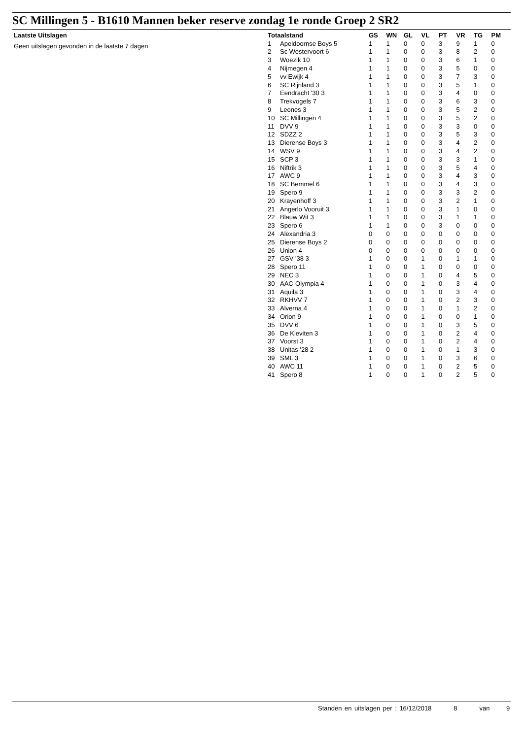SC Millingen 5 - B1610 Mannen beker reserve zondag 1e ronde Groep 2 SR2
Laatste Uitslagen
Geen uitslagen gevonden in de laatste 7 dagen
| Totaalstand | | GS | WN | GL | VL | PT | VR | TG | PM |
| --- | --- | --- | --- | --- | --- | --- | --- | --- | --- |
| 1 | Apeldoornse Boys 5 | 1 | 1 | 0 | 0 | 3 | 9 | 1 | 0 |
| 2 | Sc Westervoort 6 | 1 | 1 | 0 | 0 | 3 | 8 | 2 | 0 |
| 3 | Woezik 10 | 1 | 1 | 0 | 0 | 3 | 6 | 1 | 0 |
| 4 | Nijmegen 4 | 1 | 1 | 0 | 0 | 3 | 5 | 0 | 0 |
| 5 | vv Ewijk 4 | 1 | 1 | 0 | 0 | 3 | 7 | 3 | 0 |
| 6 | SC Rijnland 3 | 1 | 1 | 0 | 0 | 3 | 5 | 1 | 0 |
| 7 | Eendracht '30 3 | 1 | 1 | 0 | 0 | 3 | 4 | 0 | 0 |
| 8 | Trekvogels 7 | 1 | 1 | 0 | 0 | 3 | 6 | 3 | 0 |
| 9 | Leones 3 | 1 | 1 | 0 | 0 | 3 | 5 | 2 | 0 |
| 10 | SC Millingen 4 | 1 | 1 | 0 | 0 | 3 | 5 | 2 | 0 |
| 11 | DVV 9 | 1 | 1 | 0 | 0 | 3 | 3 | 0 | 0 |
| 12 | SDZZ 2 | 1 | 1 | 0 | 0 | 3 | 5 | 3 | 0 |
| 13 | Dierense Boys 3 | 1 | 1 | 0 | 0 | 3 | 4 | 2 | 0 |
| 14 | WSV 9 | 1 | 1 | 0 | 0 | 3 | 4 | 2 | 0 |
| 15 | SCP 3 | 1 | 1 | 0 | 0 | 3 | 3 | 1 | 0 |
| 16 | Niftrik 3 | 1 | 1 | 0 | 0 | 3 | 5 | 4 | 0 |
| 17 | AWC 9 | 1 | 1 | 0 | 0 | 3 | 4 | 3 | 0 |
| 18 | SC Bemmel 6 | 1 | 1 | 0 | 0 | 3 | 4 | 3 | 0 |
| 19 | Spero 9 | 1 | 1 | 0 | 0 | 3 | 3 | 2 | 0 |
| 20 | Krayenhoff 3 | 1 | 1 | 0 | 0 | 3 | 2 | 1 | 0 |
| 21 | Angerlo Vooruit 3 | 1 | 1 | 0 | 0 | 3 | 1 | 0 | 0 |
| 22 | Blauw Wit 3 | 1 | 1 | 0 | 0 | 3 | 1 | 1 | 0 |
| 23 | Spero 6 | 1 | 1 | 0 | 0 | 3 | 0 | 0 | 0 |
| 24 | Alexandria 3 | 0 | 0 | 0 | 0 | 0 | 0 | 0 | 0 |
| 25 | Dierense Boys 2 | 0 | 0 | 0 | 0 | 0 | 0 | 0 | 0 |
| 26 | Union 4 | 0 | 0 | 0 | 0 | 0 | 0 | 0 | 0 |
| 27 | GSV '38 3 | 1 | 0 | 0 | 1 | 0 | 1 | 1 | 0 |
| 28 | Spero 11 | 1 | 0 | 0 | 1 | 0 | 0 | 0 | 0 |
| 29 | NEC 3 | 1 | 0 | 0 | 1 | 0 | 4 | 5 | 0 |
| 30 | AAC-Olympia 4 | 1 | 0 | 0 | 1 | 0 | 3 | 4 | 0 |
| 31 | Aquila 3 | 1 | 0 | 0 | 1 | 0 | 3 | 4 | 0 |
| 32 | RKHVV 7 | 1 | 0 | 0 | 1 | 0 | 2 | 3 | 0 |
| 33 | Alverna 4 | 1 | 0 | 0 | 1 | 0 | 1 | 2 | 0 |
| 34 | Orion 9 | 1 | 0 | 0 | 1 | 0 | 0 | 1 | 0 |
| 35 | DVV 6 | 1 | 0 | 0 | 1 | 0 | 3 | 5 | 0 |
| 36 | De Kieviten 3 | 1 | 0 | 0 | 1 | 0 | 2 | 4 | 0 |
| 37 | Voorst 3 | 1 | 0 | 0 | 1 | 0 | 2 | 4 | 0 |
| 38 | Unitas '28 2 | 1 | 0 | 0 | 1 | 0 | 1 | 3 | 0 |
| 39 | SML 3 | 1 | 0 | 0 | 1 | 0 | 3 | 6 | 0 |
| 40 | AWC 11 | 1 | 0 | 0 | 1 | 0 | 2 | 5 | 0 |
| 41 | Spero 8 | 1 | 0 | 0 | 1 | 0 | 2 | 5 | 0 |
Standen en uitslagen per : 16/12/2018 8 van 9